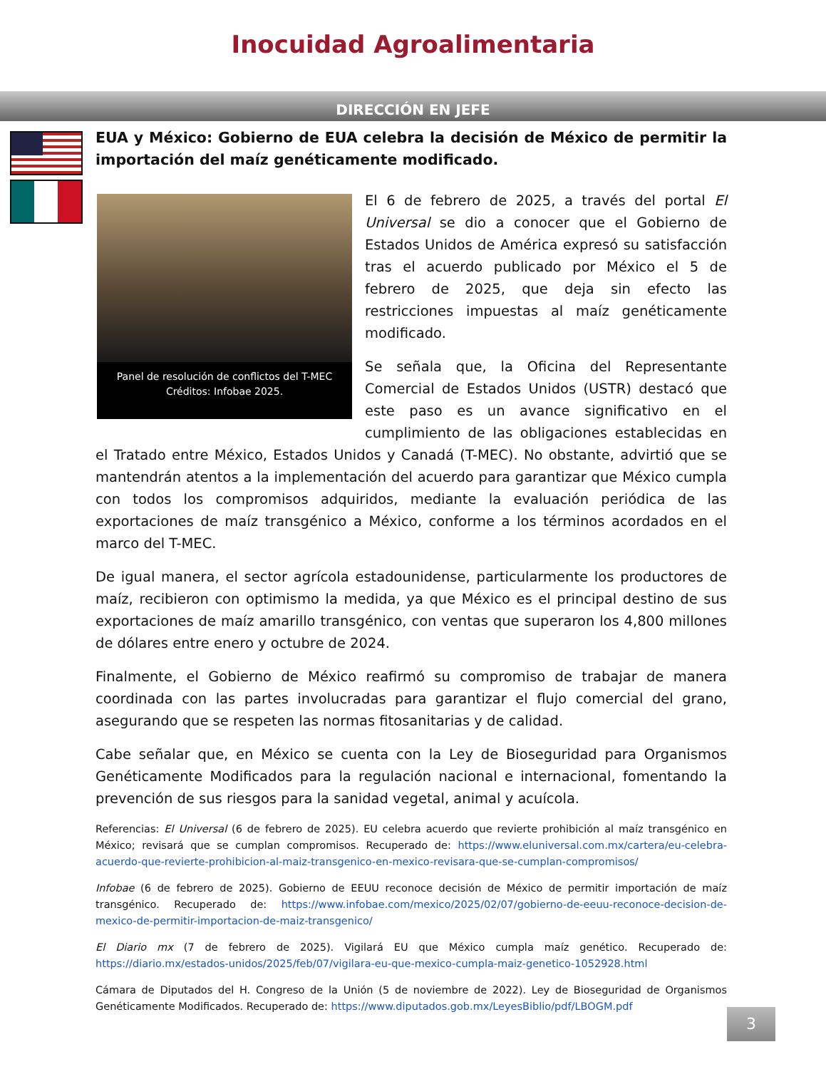Inocuidad Agroalimentaria
DIRECCIÓN EN JEFE
EUA y México: Gobierno de EUA celebra la decisión de México de permitir la importación del maíz genéticamente modificado.
Panel de resolución de conflictos del T-MEC
Créditos: Infobae 2025.
El 6 de febrero de 2025, a través del portal El Universal se dio a conocer que el Gobierno de Estados Unidos de América expresó su satisfacción tras el acuerdo publicado por México el 5 de febrero de 2025, que deja sin efecto las restricciones impuestas al maíz genéticamente modificado.
Se señala que, la Oficina del Representante Comercial de Estados Unidos (USTR) destacó que este paso es un avance significativo en el cumplimiento de las obligaciones establecidas en el Tratado entre México, Estados Unidos y Canadá (T-MEC). No obstante, advirtió que se mantendrán atentos a la implementación del acuerdo para garantizar que México cumpla con todos los compromisos adquiridos, mediante la evaluación periódica de las exportaciones de maíz transgénico a México, conforme a los términos acordados en el marco del T-MEC.
De igual manera, el sector agrícola estadounidense, particularmente los productores de maíz, recibieron con optimismo la medida, ya que México es el principal destino de sus exportaciones de maíz amarillo transgénico, con ventas que superaron los 4,800 millones de dólares entre enero y octubre de 2024.
Finalmente, el Gobierno de México reafirmó su compromiso de trabajar de manera coordinada con las partes involucradas para garantizar el flujo comercial del grano, asegurando que se respeten las normas fitosanitarias y de calidad.
Cabe señalar que, en México se cuenta con la Ley de Bioseguridad para Organismos Genéticamente Modificados para la regulación nacional e internacional, fomentando la prevención de sus riesgos para la sanidad vegetal, animal y acuícola.
Referencias: El Universal (6 de febrero de 2025). EU celebra acuerdo que revierte prohibición al maíz transgénico en México; revisará que se cumplan compromisos. Recuperado de: https://www.eluniversal.com.mx/cartera/eu-celebra-acuerdo-que-revierte-prohibicion-al-maiz-transgenico-en-mexico-revisara-que-se-cumplan-compromisos/
Infobae (6 de febrero de 2025). Gobierno de EEUU reconoce decisión de México de permitir importación de maíz transgénico. Recuperado de: https://www.infobae.com/mexico/2025/02/07/gobierno-de-eeuu-reconoce-decision-de-mexico-de-permitir-importacion-de-maiz-transgenico/
El Diario mx (7 de febrero de 2025). Vigilará EU que México cumpla maíz genético. Recuperado de: https://diario.mx/estados-unidos/2025/feb/07/vigilara-eu-que-mexico-cumpla-maiz-genetico-1052928.html
Cámara de Diputados del H. Congreso de la Unión (5 de noviembre de 2022). Ley de Bioseguridad de Organismos Genéticamente Modificados. Recuperado de: https://www.diputados.gob.mx/LeyesBiblio/pdf/LBOGM.pdf
3